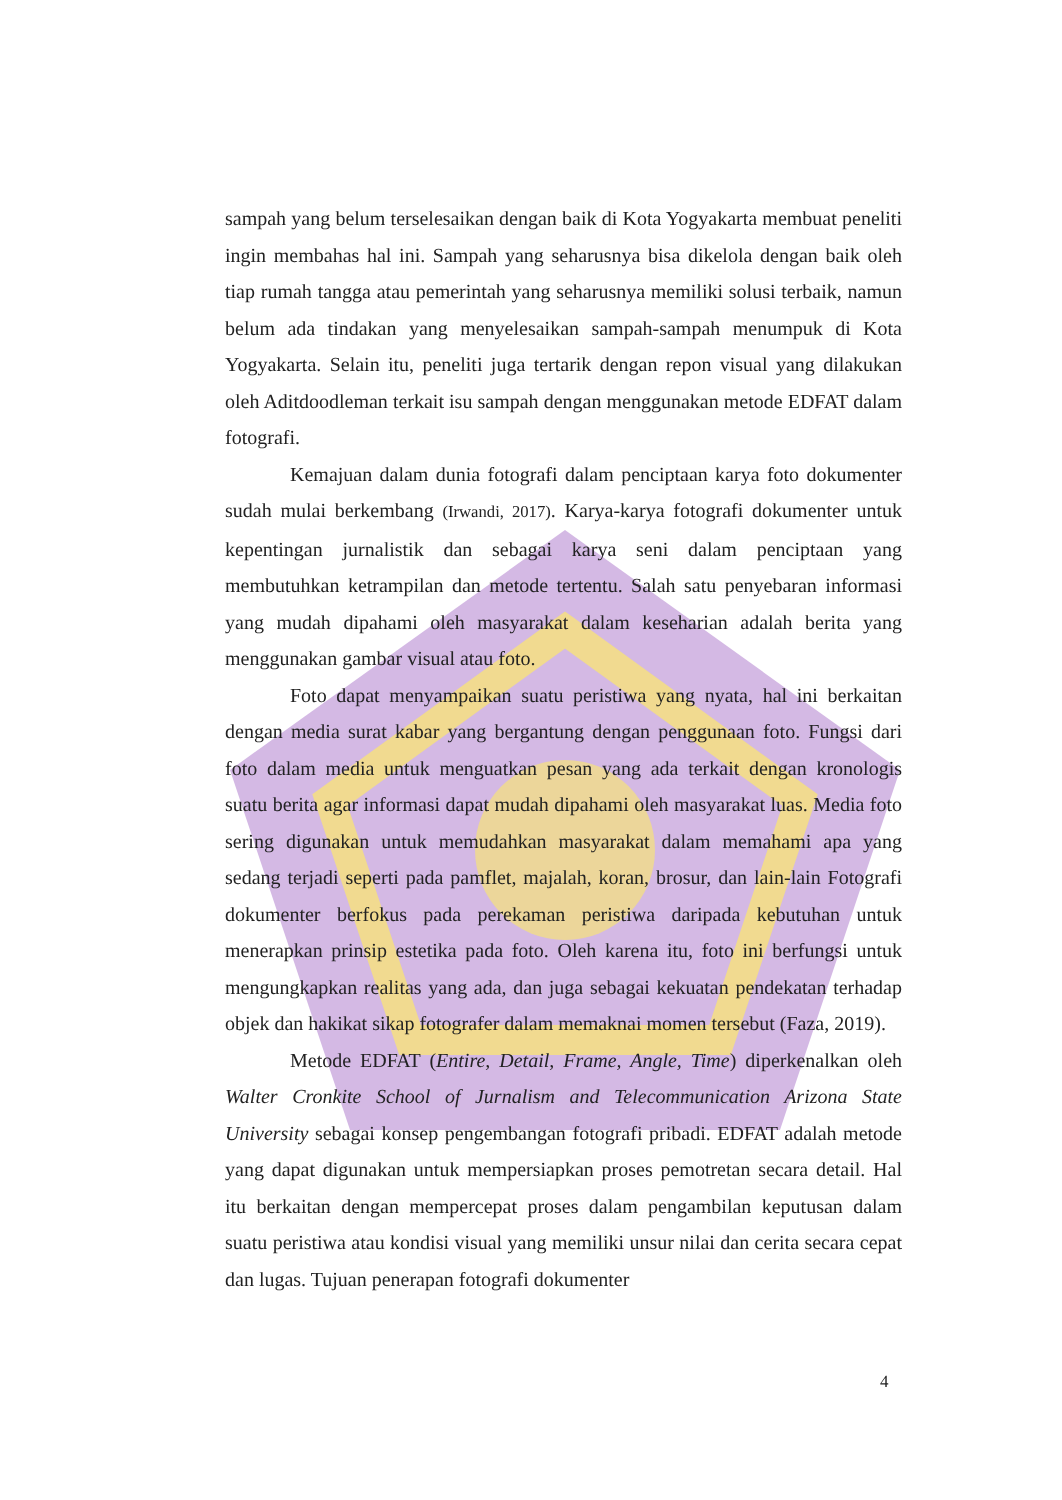sampah yang belum terselesaikan dengan baik di Kota Yogyakarta membuat peneliti ingin membahas hal ini. Sampah yang seharusnya bisa dikelola dengan baik oleh tiap rumah tangga atau pemerintah yang seharusnya memiliki solusi terbaik, namun belum ada tindakan yang menyelesaikan sampah-sampah menumpuk di Kota Yogyakarta. Selain itu, peneliti juga tertarik dengan repon visual yang dilakukan oleh Aditdoodleman terkait isu sampah dengan menggunakan metode EDFAT dalam fotografi.
Kemajuan dalam dunia fotografi dalam penciptaan karya foto dokumenter sudah mulai berkembang (Irwandi, 2017). Karya-karya fotografi dokumenter untuk kepentingan jurnalistik dan sebagai karya seni dalam penciptaan yang membutuhkan ketrampilan dan metode tertentu. Salah satu penyebaran informasi yang mudah dipahami oleh masyarakat dalam keseharian adalah berita yang menggunakan gambar visual atau foto.
Foto dapat menyampaikan suatu peristiwa yang nyata, hal ini berkaitan dengan media surat kabar yang bergantung dengan penggunaan foto. Fungsi dari foto dalam media untuk menguatkan pesan yang ada terkait dengan kronologis suatu berita agar informasi dapat mudah dipahami oleh masyarakat luas. Media foto sering digunakan untuk memudahkan masyarakat dalam memahami apa yang sedang terjadi seperti pada pamflet, majalah, koran, brosur, dan lain-lain Fotografi dokumenter berfokus pada perekaman peristiwa daripada kebutuhan untuk menerapkan prinsip estetika pada foto. Oleh karena itu, foto ini berfungsi untuk mengungkapkan realitas yang ada, dan juga sebagai kekuatan pendekatan terhadap objek dan hakikat sikap fotografer dalam memaknai momen tersebut (Faza, 2019).
Metode EDFAT (Entire, Detail, Frame, Angle, Time) diperkenalkan oleh Walter Cronkite School of Jurnalism and Telecommunication Arizona State University sebagai konsep pengembangan fotografi pribadi. EDFAT adalah metode yang dapat digunakan untuk mempersiapkan proses pemotretan secara detail. Hal itu berkaitan dengan mempercepat proses dalam pengambilan keputusan dalam suatu peristiwa atau kondisi visual yang memiliki unsur nilai dan cerita secara cepat dan lugas. Tujuan penerapan fotografi dokumenter
4